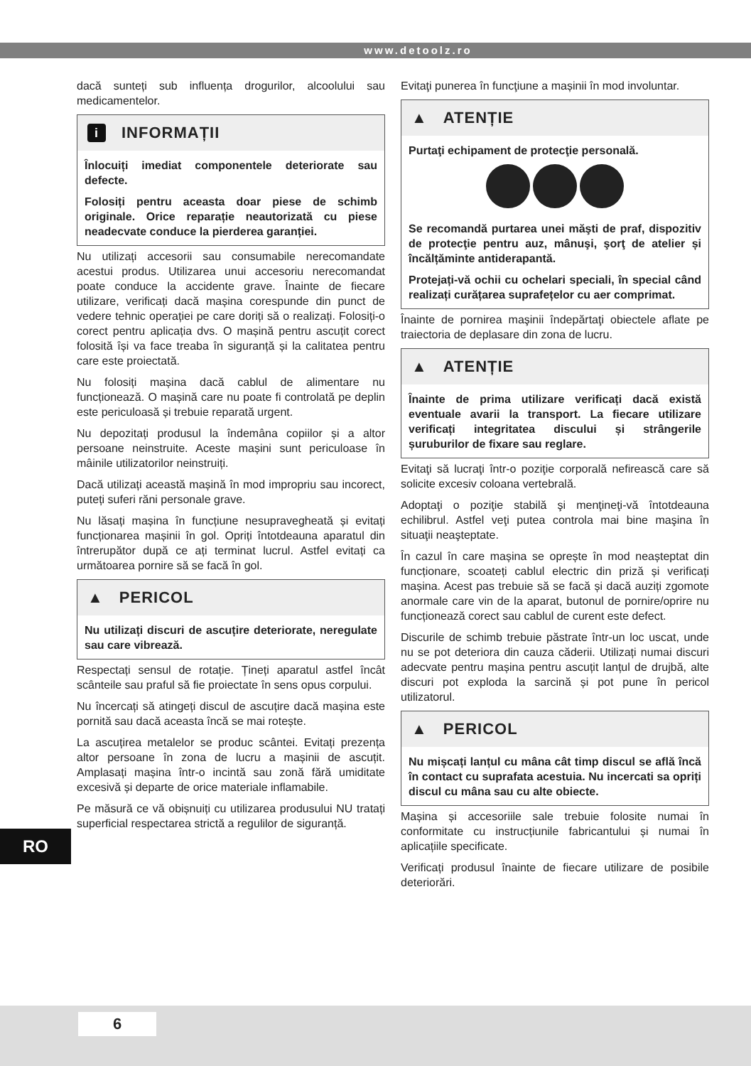www.detoolz.ro
dacă sunteți sub influența drogurilor, alcoolului sau medicamentelor.
i INFORMAȚII
Înlocuiți imediat componentele deteriorate sau defecte.
Folosiți pentru aceasta doar piese de schimb originale. Orice reparație neautorizată cu piese neadecvate conduce la pierderea garanției.
Nu utilizați accesorii sau consumabile nerecomandate acestui produs. Utilizarea unui accesoriu nerecomandat poate conduce la accidente grave. Înainte de fiecare utilizare, verificați dacă mașina corespunde din punct de vedere tehnic operației pe care doriți să o realizați. Folosiți-o corect pentru aplicația dvs. O mașină pentru ascuțit corect folosită își va face treaba în siguranță și la calitatea pentru care este proiectată.
Nu folosiți mașina dacă cablul de alimentare nu funcționează. O mașină care nu poate fi controlată pe deplin este periculoasă și trebuie reparată urgent.
Nu depozitați produsul la îndemâna copiilor și a altor persoane neinstruite. Aceste mașini sunt periculoase în mâinile utilizatorilor neinstruiți.
Dacă utilizați această mașină în mod impropriu sau incorect, puteți suferi răni personale grave.
Nu lăsați mașina în funcțiune nesupravegheată și evitați funcționarea mașinii în gol. Opriți întotdeauna aparatul din întrerupător după ce ați terminat lucrul. Astfel evitați ca următoarea pornire să se facă în gol.
▲ PERICOL
Nu utilizați discuri de ascuțire deteriorate, neregulate sau care vibrează.
Respectați sensul de rotație. Țineți aparatul astfel încât scânteile sau praful să fie proiectate în sens opus corpului.
Nu încercați să atingeți discul de ascuțire dacă mașina este pornită sau dacă aceasta încă se mai rotește.
La ascuțirea metalelor se produc scântei. Evitați prezența altor persoane în zona de lucru a mașinii de ascuțit. Amplasați mașina într-o incintă sau zonă fără umiditate excesivă și departe de orice materiale inflamabile.
Pe măsură ce vă obișnuiți cu utilizarea produsului NU tratați superficial respectarea strictă a regulilor de siguranță.
Evitaţi punerea în funcţiune a mașinii în mod involuntar.
▲ ATENȚIE
Purtaţi echipament de protecţie personală.
Se recomandă purtarea unei măşti de praf, dispozitiv de protecţie pentru auz, mânuşi, şorţ de atelier și încălțăminte antiderapantă.
Protejați-vă ochii cu ochelari speciali, în special când realizați curățarea suprafețelor cu aer comprimat.
Înainte de pornirea maşinii îndepărtaţi obiectele aflate pe traiectoria de deplasare din zona de lucru.
▲ ATENȚIE
Înainte de prima utilizare verificați dacă există eventuale avarii la transport. La fiecare utilizare verificați integritatea discului și strângerile șuruburilor de fixare sau reglare.
Evitaţi să lucraţi într-o poziţie corporală nefirească care să solicite excesiv coloana vertebrală.
Adoptaţi o poziţie stabilă şi menţineţi-vă întotdeauna echilibrul. Astfel veţi putea controla mai bine maşina în situaţii neaşteptate.
În cazul în care mașina se oprește în mod neașteptat din funcționare, scoateți cablul electric din priză și verificați mașina. Acest pas trebuie să se facă și dacă auziți zgomote anormale care vin de la aparat, butonul de pornire/oprire nu funcționează corect sau cablul de curent este defect.
Discurile de schimb trebuie păstrate într-un loc uscat, unde nu se pot deteriora din cauza căderii. Utilizați numai discuri adecvate pentru mașina pentru ascuțit lanțul de drujbă, alte discuri pot exploda la sarcină și pot pune în pericol utilizatorul.
▲ PERICOL
Nu mișcați lanțul cu mâna cât timp discul se află încă în contact cu suprafata acestuia. Nu incercati sa opriți discul cu mâna sau cu alte obiecte.
Mașina și accesoriile sale trebuie folosite numai în conformitate cu instrucțiunile fabricantului și numai în aplicațiile specificate.
Verificați produsul înainte de fiecare utilizare de posibile deteriorări.
RO
6